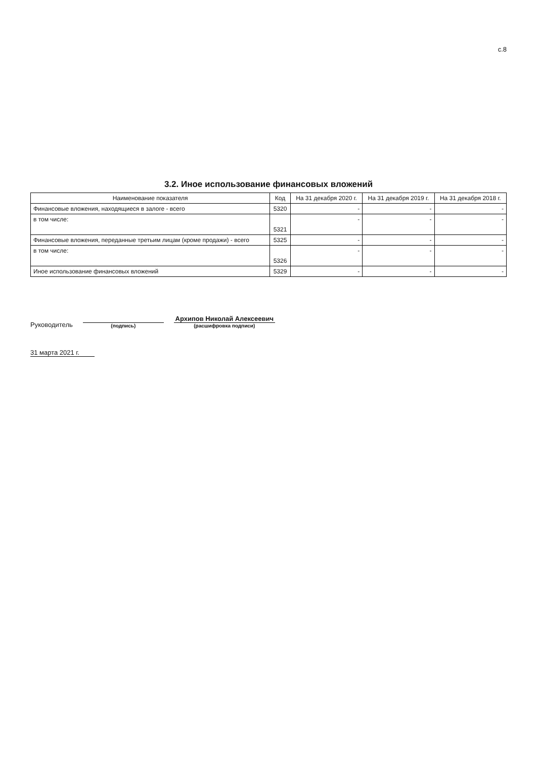с.8
3.2. Иное использование финансовых вложений
| Наименование показателя | Код | На 31 декабря 2020 г. | На 31 декабря 2019 г. | На 31 декабря 2018 г. |
| --- | --- | --- | --- | --- |
| Финансовые вложения, находящиеся в залоге - всего | 5320 | - | - | - |
| в том числе: | 5321 | - | - | - |
| Финансовые вложения, переданные третьим лицам (кроме продажи) - всего | 5325 | - | - | - |
| в том числе: | 5326 | - | - | - |
| Иное использование финансовых вложений | 5329 | - | - | - |
Руководитель
(подпись)
Архипов Николай Алексеевич
(расшифровка подписи)
31 марта 2021 г.